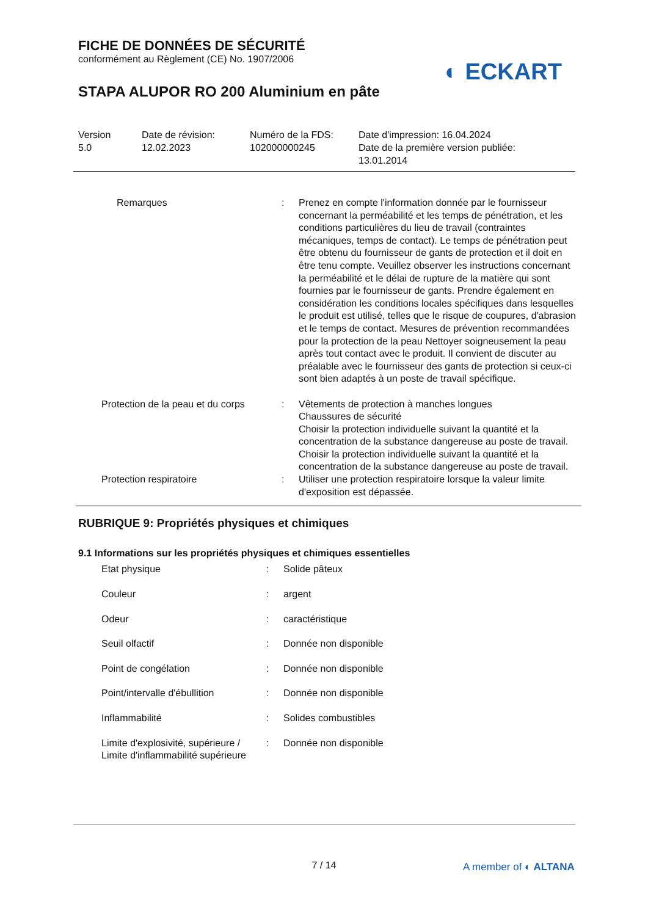FICHE DE DONNÉES DE SÉCURITÉ
conformément au Règlement (CE) No. 1907/2006
STAPA ALUPOR RO 200 Aluminium en pâte
◐ ECKART
| Version 5.0 | Date de révision: 12.02.2023 | Numéro de la FDS: 102000000245 | Date d'impression: 16.04.2024 Date de la première version publiée: 13.01.2014 |
| Remarques | : | Prenez en compte l'information donnée par le fournisseur concernant la perméabilité et les temps de pénétration, et les conditions particulières du lieu de travail (contraintes mécaniques, temps de contact). Le temps de pénétration peut être obtenu du fournisseur de gants de protection et il doit en être tenu compte. Veuillez observer les instructions concernant la perméabilité et le délai de rupture de la matière qui sont fournies par le fournisseur de gants. Prendre également en considération les conditions locales spécifiques dans lesquelles le produit est utilisé, telles que le risque de coupures, d'abrasion et le temps de contact. Mesures de prévention recommandées pour la protection de la peau Nettoyer soigneusement la peau après tout contact avec le produit. Il convient de discuter au préalable avec le fournisseur des gants de protection si ceux-ci sont bien adaptés à un poste de travail spécifique. |
| Protection de la peau et du corps | : | Vêtements de protection à manches longues Chaussures de sécurité Choisir la protection individuelle suivant la quantité et la concentration de la substance dangereuse au poste de travail. Choisir la protection individuelle suivant la quantité et la concentration de la substance dangereuse au poste de travail. |
| Protection respiratoire | : | Utiliser une protection respiratoire lorsque la valeur limite d'exposition est dépassée. |
RUBRIQUE 9: Propriétés physiques et chimiques
9.1 Informations sur les propriétés physiques et chimiques essentielles
| Etat physique | : | Solide pâteux |
| Couleur | : | argent |
| Odeur | : | caractéristique |
| Seuil olfactif | : | Donnée non disponible |
| Point de congélation | : | Donnée non disponible |
| Point/intervalle d'ébullition | : | Donnée non disponible |
| Inflammabilité | : | Solides combustibles |
| Limite d'explosivité, supérieure / Limite d'inflammabilité supérieure | : | Donnée non disponible |
7 / 14 A member of ◐ ALTANA